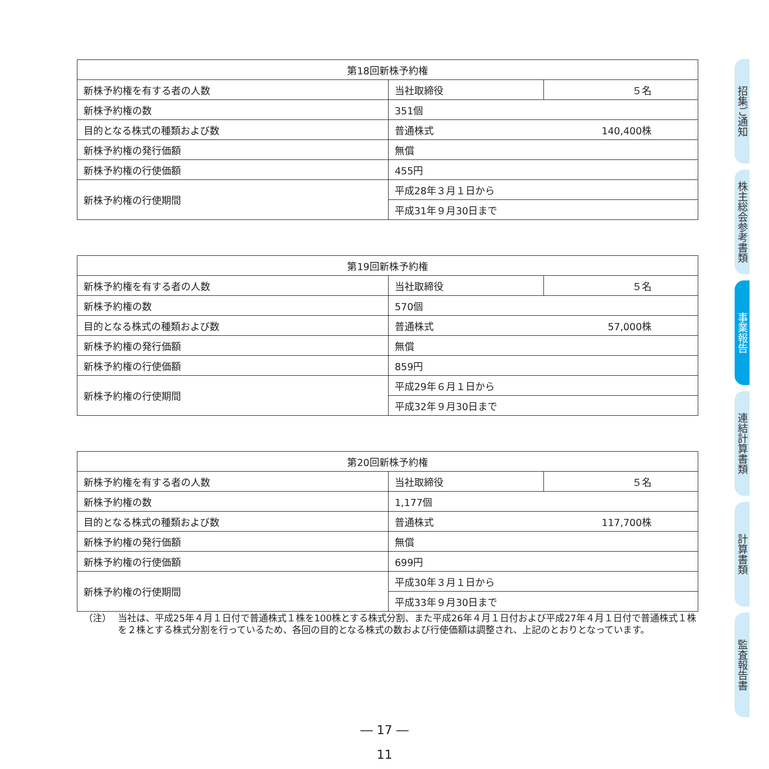| 第18回新株予約権 | | |
| --- | --- | --- |
| 新株予約権を有する者の人数 | 当社取締役 | ５名 |
| 新株予約権の数 | 351個 | |
| 目的となる株式の種類および数 | 普通株式 | 140,400株 |
| 新株予約権の発行価額 | 無償 | |
| 新株予約権の行使価額 | 455円 | |
| 新株予約権の行使期間 | 平成28年３月１日から | |
| | 平成31年９月30日まで | |
| 第19回新株予約権 | | |
| --- | --- | --- |
| 新株予約権を有する者の人数 | 当社取締役 | ５名 |
| 新株予約権の数 | 570個 | |
| 目的となる株式の種類および数 | 普通株式 | 57,000株 |
| 新株予約権の発行価額 | 無償 | |
| 新株予約権の行使価額 | 859円 | |
| 新株予約権の行使期間 | 平成29年６月１日から | |
| | 平成32年９月30日まで | |
| 第20回新株予約権 | | |
| --- | --- | --- |
| 新株予約権を有する者の人数 | 当社取締役 | ５名 |
| 新株予約権の数 | 1,177個 | |
| 目的となる株式の種類および数 | 普通株式 | 117,700株 |
| 新株予約権の発行価額 | 無償 | |
| 新株予約権の行使価額 | 699円 | |
| 新株予約権の行使期間 | 平成30年３月１日から | |
| | 平成33年９月30日まで | |
（注） 当社は、平成25年４月１日付で普通株式１株を100株とする株式分割、また平成26年４月１日付および平成27年４月１日付で普通株式１株を２株とする株式分割を行っているため、各回の目的となる株式の数および行使価額は調整され、上記のとおりとなっています。
― 17 ―
11
招集ご通知
株主総会参考書類
事業報告
連結計算書類
計算書類
監査報告書